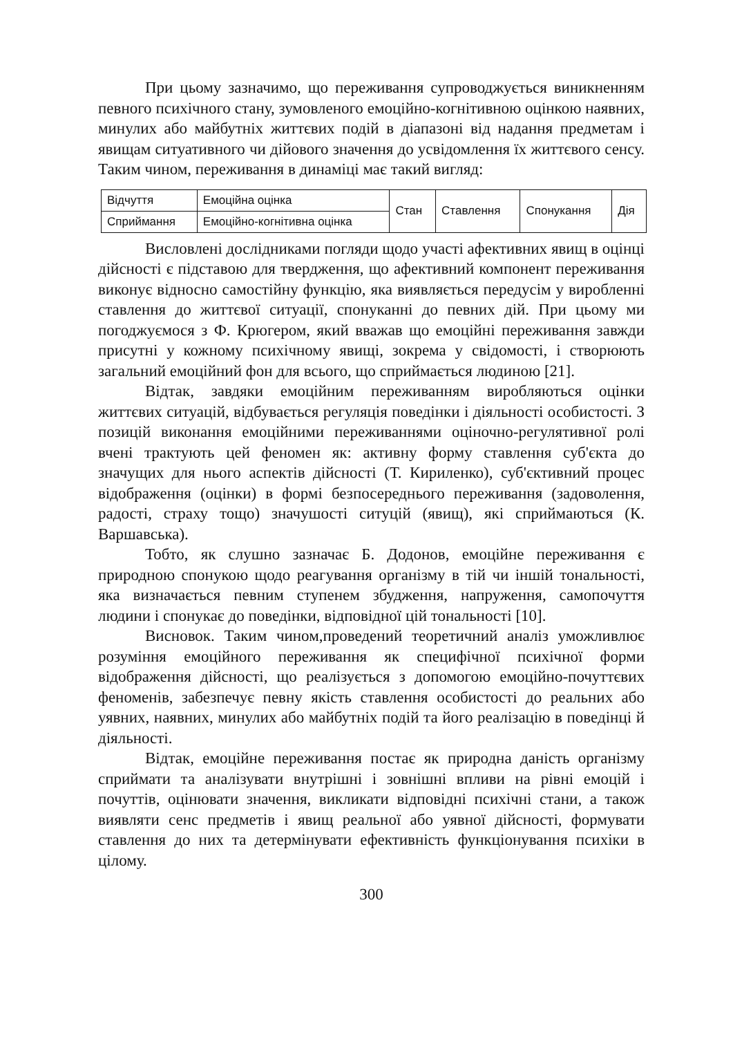При цьому зазначимо, що переживання супроводжується виникненням певного психічного стану, зумовленого емоційно-когнітивною оцінкою наявних, минулих або майбутніх життєвих подій в діапазоні від надання предметам і явищам ситуативного чи дійового значення до усвідомлення їх життєвого сенсу. Таким чином, переживання в динаміці має такий вигляд:
| Відчуття | Емоційна оцінка | Стан | Ставлення | Спонукання | Дія |
| Сприймання | Емоційно-когнітивна оцінка | | | | |
Висловлені дослідниками погляди щодо участі афективних явищ в оцінці дійсності є підставою для твердження, що афективний компонент переживання виконує відносно самостійну функцію, яка виявляється передусім у виробленні ставлення до життєвої ситуації, спонуканні до певних дій. При цьому ми погоджуємося з Ф. Крюгером, який вважав що емоційні переживання завжди присутні у кожному психічному явищі, зокрема у свідомості, і створюють загальний емоційний фон для всього, що сприймається людиною [21].
Відтак, завдяки емоційним переживанням виробляються оцінки життєвих ситуацій, відбувається регуляція поведінки і діяльності особистості. З позицій виконання емоційними переживаннями оціночно-регулятивної ролі вчені трактують цей феномен як: активну форму ставлення суб'єкта до значущих для нього аспектів дійсності (Т. Кириленко), суб'єктивний процес відображення (оцінки) в формі безпосереднього переживання (задоволення, радості, страху тощо) значушості ситуцій (явищ), які сприймаються (К. Варшавська).
Тобто, як слушно зазначає Б. Додонов, емоційне переживання є природною спонукою щодо реагування організму в тій чи іншій тональності, яка визначається певним ступенем збудження, напруження, самопочуття людини і спонукає до поведінки, відповідної цій тональності [10].
Висновок. Таким чином,проведений теоретичний аналіз уможливлює розуміння емоційного переживання як специфічної психічної форми відображення дійсності, що реалізується з допомогою емоційно-почуттєвих феноменів, забезпечує певну якість ставлення особистості до реальних або уявних, наявних, минулих або майбутніх подій та його реалізацію в поведінці й діяльності.
Відтак, емоційне переживання постає як природна даність організму сприймати та аналізувати внутрішні і зовнішні впливи на рівні емоцій і почуттів, оцінювати значення, викликати відповідні психічні стани, а також виявляти сенс предметів і явищ реальної або уявної дійсності, формувати ставлення до них та детермінувати ефективність функціонування психіки в цілому.
300